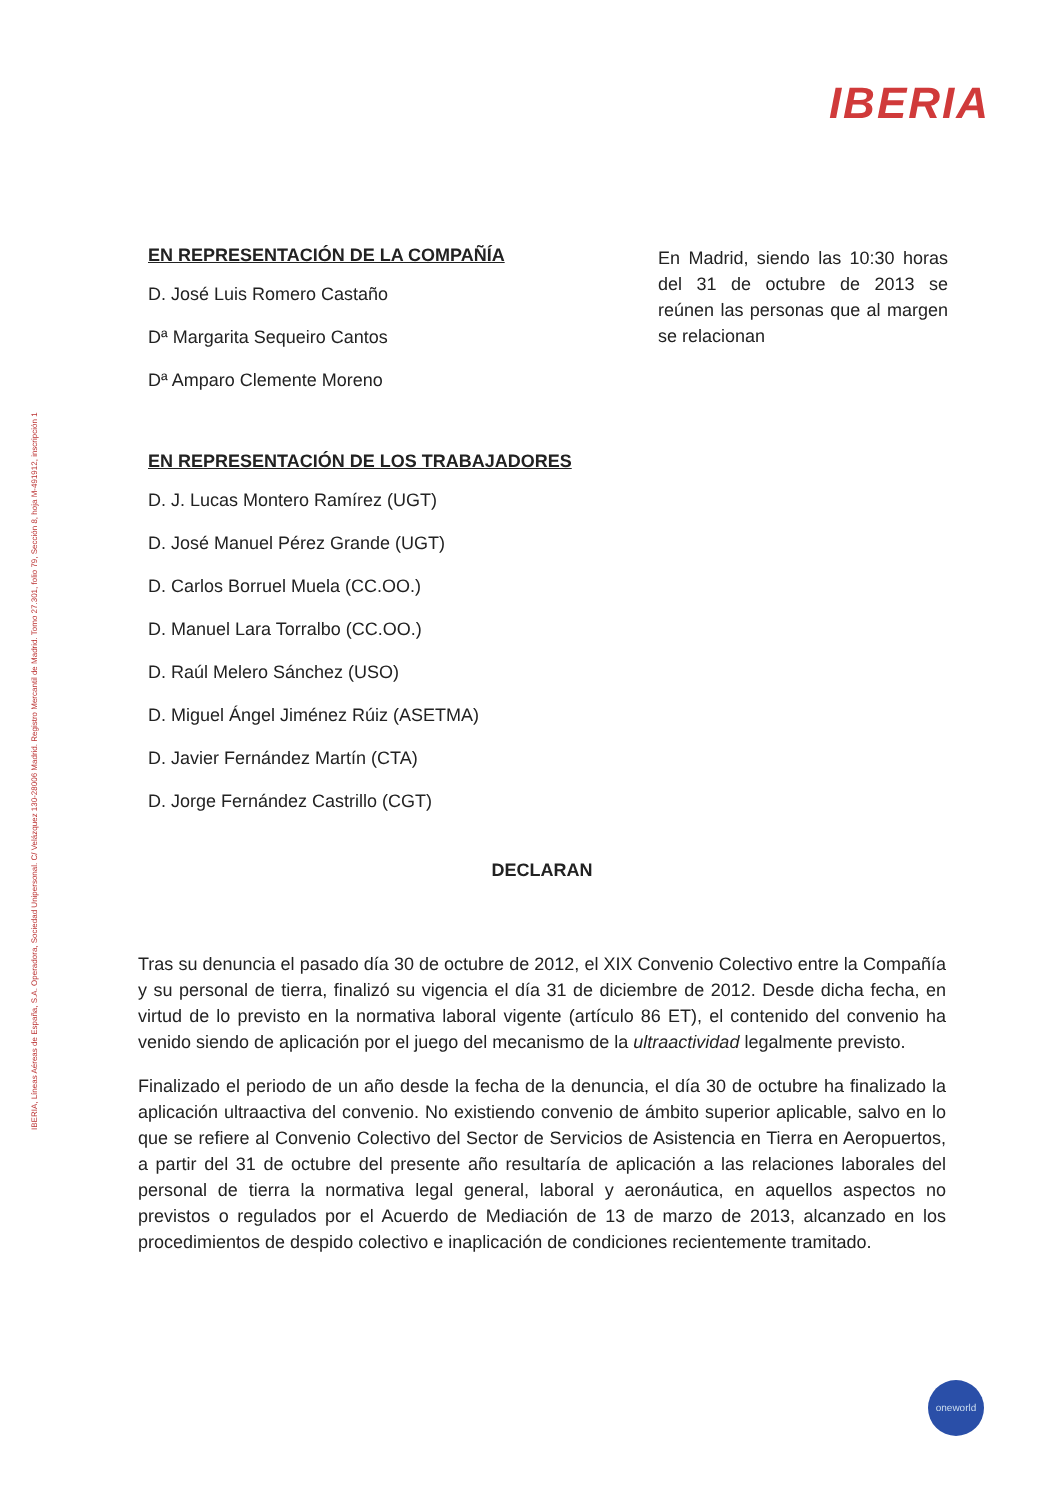IBERIA
IBERIA, Líneas Aéreas de España, S.A. Operadora, Sociedad Unipersonal. C/ Velázquez 130-28006 Madrid. Registro Mercantil de Madrid. Tomo 27.301, folio 79, Sección 8, hoja M-491912, inscripción 1
EN REPRESENTACIÓN DE LA COMPAÑÍA
D. José Luis Romero Castaño
Dª Margarita Sequeiro Cantos
Dª Amparo Clemente Moreno
EN REPRESENTACIÓN DE LOS TRABAJADORES
D. J. Lucas Montero Ramírez (UGT)
D. José Manuel Pérez Grande (UGT)
D. Carlos Borruel Muela (CC.OO.)
D. Manuel Lara Torralbo (CC.OO.)
D. Raúl Melero Sánchez (USO)
D. Miguel Ángel Jiménez Rúiz (ASETMA)
D. Javier Fernández Martín (CTA)
D. Jorge Fernández Castrillo (CGT)
En Madrid, siendo las 10:30 horas del 31 de octubre de 2013 se reúnen las personas que al margen se relacionan
DECLARAN
Tras su denuncia el pasado día 30 de octubre de 2012, el XIX Convenio Colectivo entre la Compañía y su personal de tierra, finalizó su vigencia el día 31 de diciembre de 2012. Desde dicha fecha, en virtud de lo previsto en la normativa laboral vigente (artículo 86 ET), el contenido del convenio ha venido siendo de aplicación por el juego del mecanismo de la ultraactividad legalmente previsto.
Finalizado el periodo de un año desde la fecha de la denuncia, el día 30 de octubre ha finalizado la aplicación ultraactiva del convenio. No existiendo convenio de ámbito superior aplicable, salvo en lo que se refiere al Convenio Colectivo del Sector de Servicios de Asistencia en Tierra en Aeropuertos, a partir del 31 de octubre del presente año resultaría de aplicación a las relaciones laborales del personal de tierra la normativa legal general, laboral y aeronáutica, en aquellos aspectos no previstos o regulados por el Acuerdo de Mediación de 13 de marzo de 2013, alcanzado en los procedimientos de despido colectivo e inaplicación de condiciones recientemente tramitado.
oneworld